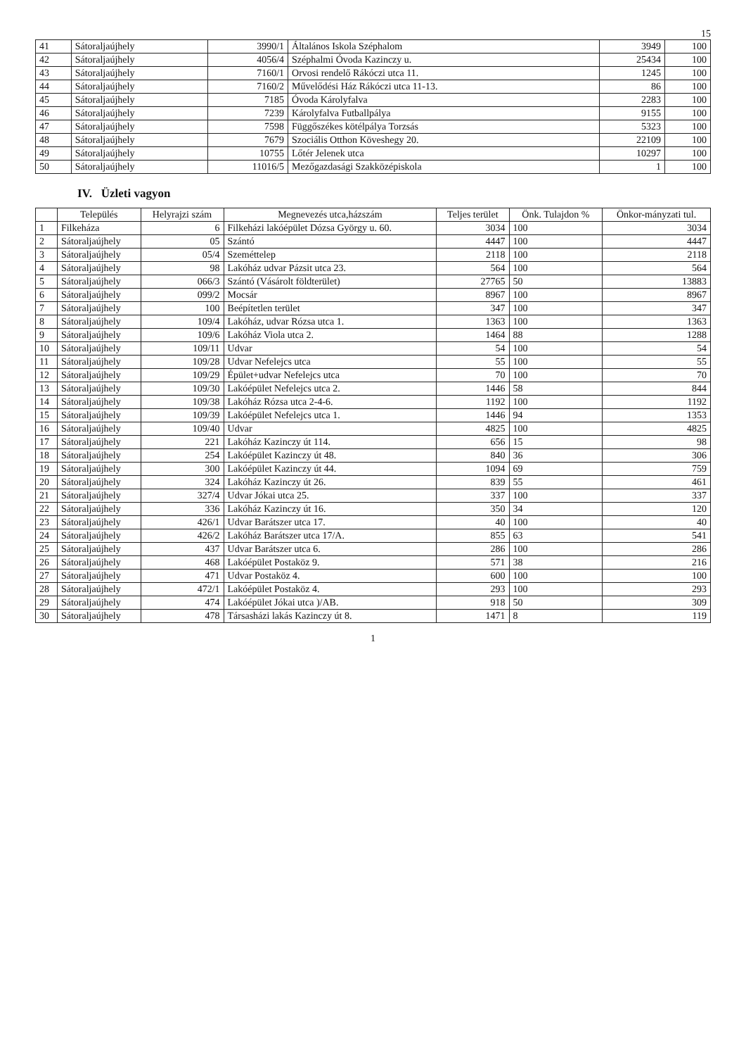15
| 41 | Sátoraljaújhely | 3990/1 | Általános Iskola Széphalom | 3949 | 100 |
| 42 | Sátoraljaújhely | 4056/4 | Széphalmi Óvoda Kazinczy u. | 25434 | 100 |
| 43 | Sátoraljaújhely | 7160/1 | Orvosi rendelő Rákóczi utca 11. | 1245 | 100 |
| 44 | Sátoraljaújhely | 7160/2 | Művelődési Ház Rákóczi utca 11-13. | 86 | 100 |
| 45 | Sátoraljaújhely | 7185 | Óvoda Károlyfalva | 2283 | 100 |
| 46 | Sátoraljaújhely | 7239 | Károlyfalva Futballpálya | 9155 | 100 |
| 47 | Sátoraljaújhely | 7598 | Függőszékes kötélpálya Torzsás | 5323 | 100 |
| 48 | Sátoraljaújhely | 7679 | Szociális Otthon Köveshegy 20. | 22109 | 100 |
| 49 | Sátoraljaújhely | 10755 | Lőtér Jelenek utca | 10297 | 100 |
| 50 | Sátoraljaújhely | 11016/5 | Mezőgazdasági Szakközépiskola | 1 | 100 |
IV. Üzleti vagyon
| | Település | Helyrajzi szám | Megnevezés utca,házszám | Teljes terület | Önk. Tulajdon % | Önkor-mányzati tul. |
| --- | --- | --- | --- | --- | --- | --- |
| 1 | Filkeháza | 6 | Filkeházi lakóépület Dózsa György u. 60. | 3034 | 100 | 3034 |
| 2 | Sátoraljaújhely | 05 | Szántó | 4447 | 100 | 4447 |
| 3 | Sátoraljaújhely | 05/4 | Szeméttelep | 2118 | 100 | 2118 |
| 4 | Sátoraljaújhely | 98 | Lakóház udvar Pázsit utca 23. | 564 | 100 | 564 |
| 5 | Sátoraljaújhely | 066/3 | Szántó (Vásárolt földterület) | 27765 | 50 | 13883 |
| 6 | Sátoraljaújhely | 099/2 | Mocsár | 8967 | 100 | 8967 |
| 7 | Sátoraljaújhely | 100 | Beépítetlen terület | 347 | 100 | 347 |
| 8 | Sátoraljaújhely | 109/4 | Lakóház, udvar Rózsa utca 1. | 1363 | 100 | 1363 |
| 9 | Sátoraljaújhely | 109/6 | Lakóház Viola utca 2. | 1464 | 88 | 1288 |
| 10 | Sátoraljaújhely | 109/11 | Udvar | 54 | 100 | 54 |
| 11 | Sátoraljaújhely | 109/28 | Udvar Nefelejcs utca | 55 | 100 | 55 |
| 12 | Sátoraljaújhely | 109/29 | Épület+udvar Nefelejcs utca | 70 | 100 | 70 |
| 13 | Sátoraljaújhely | 109/30 | Lakóépület Nefelejcs utca 2. | 1446 | 58 | 844 |
| 14 | Sátoraljaújhely | 109/38 | Lakóház Rózsa utca 2-4-6. | 1192 | 100 | 1192 |
| 15 | Sátoraljaújhely | 109/39 | Lakóépület Nefelejcs utca 1. | 1446 | 94 | 1353 |
| 16 | Sátoraljaújhely | 109/40 | Udvar | 4825 | 100 | 4825 |
| 17 | Sátoraljaújhely | 221 | Lakóház Kazinczy út 114. | 656 | 15 | 98 |
| 18 | Sátoraljaújhely | 254 | Lakóépület Kazinczy út 48. | 840 | 36 | 306 |
| 19 | Sátoraljaújhely | 300 | Lakóépület Kazinczy út 44. | 1094 | 69 | 759 |
| 20 | Sátoraljaújhely | 324 | Lakóház Kazinczy út 26. | 839 | 55 | 461 |
| 21 | Sátoraljaújhely | 327/4 | Udvar Jókai utca 25. | 337 | 100 | 337 |
| 22 | Sátoraljaújhely | 336 | Lakóház Kazinczy út 16. | 350 | 34 | 120 |
| 23 | Sátoraljaújhely | 426/1 | Udvar Barátszer utca 17. | 40 | 100 | 40 |
| 24 | Sátoraljaújhely | 426/2 | Lakóház Barátszer utca 17/A. | 855 | 63 | 541 |
| 25 | Sátoraljaújhely | 437 | Udvar Barátszer utca 6. | 286 | 100 | 286 |
| 26 | Sátoraljaújhely | 468 | Lakóépület Postaköz 9. | 571 | 38 | 216 |
| 27 | Sátoraljaújhely | 471 | Udvar Postaköz 4. | 600 | 100 | 100 |
| 28 | Sátoraljaújhely | 472/1 | Lakóépület Postaköz 4. | 293 | 100 | 293 |
| 29 | Sátoraljaújhely | 474 | Lakóépület Jókai utca )/AB. | 918 | 50 | 309 |
| 30 | Sátoraljaújhely | 478 | Társasházi lakás Kazinczy út 8. | 1471 | 8 | 119 |
1